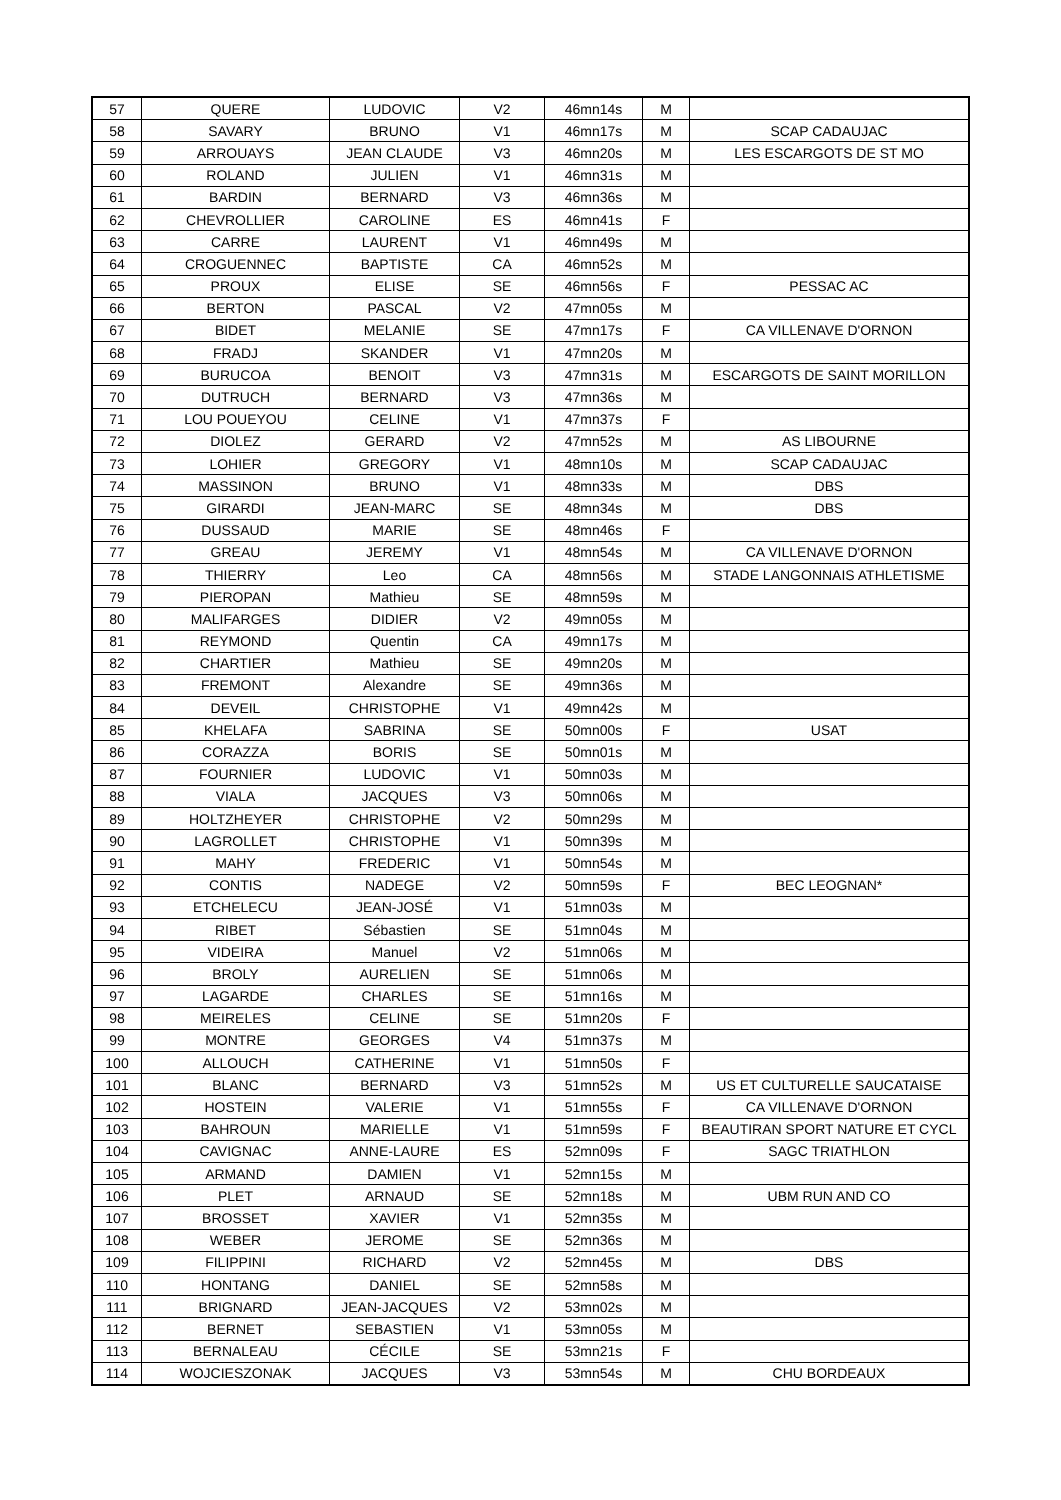| 57 | QUERE | LUDOVIC | V2 | 46mn14s | M | |
| 58 | SAVARY | BRUNO | V1 | 46mn17s | M | SCAP CADAUJAC |
| 59 | ARROUAYS | JEAN CLAUDE | V3 | 46mn20s | M | LES ESCARGOTS DE ST MO |
| 60 | ROLAND | JULIEN | V1 | 46mn31s | M | |
| 61 | BARDIN | BERNARD | V3 | 46mn36s | M | |
| 62 | CHEVROLLIER | CAROLINE | ES | 46mn41s | F | |
| 63 | CARRE | LAURENT | V1 | 46mn49s | M | |
| 64 | CROGUENNEC | BAPTISTE | CA | 46mn52s | M | |
| 65 | PROUX | ELISE | SE | 46mn56s | F | PESSAC AC |
| 66 | BERTON | PASCAL | V2 | 47mn05s | M | |
| 67 | BIDET | MELANIE | SE | 47mn17s | F | CA VILLENAVE D'ORNON |
| 68 | FRADJ | SKANDER | V1 | 47mn20s | M | |
| 69 | BURUCOA | BENOIT | V3 | 47mn31s | M | ESCARGOTS DE SAINT MORILLON |
| 70 | DUTRUCH | BERNARD | V3 | 47mn36s | M | |
| 71 | LOU POUEYOU | CELINE | V1 | 47mn37s | F | |
| 72 | DIOLEZ | GERARD | V2 | 47mn52s | M | AS LIBOURNE |
| 73 | LOHIER | GREGORY | V1 | 48mn10s | M | SCAP CADAUJAC |
| 74 | MASSINON | BRUNO | V1 | 48mn33s | M | DBS |
| 75 | GIRARDI | JEAN-MARC | SE | 48mn34s | M | DBS |
| 76 | DUSSAUD | MARIE | SE | 48mn46s | F | |
| 77 | GREAU | JEREMY | V1 | 48mn54s | M | CA VILLENAVE D'ORNON |
| 78 | THIERRY | Leo | CA | 48mn56s | M | STADE LANGONNAIS ATHLETISME |
| 79 | PIEROPAN | Mathieu | SE | 48mn59s | M | |
| 80 | MALIFARGES | DIDIER | V2 | 49mn05s | M | |
| 81 | REYMOND | Quentin | CA | 49mn17s | M | |
| 82 | CHARTIER | Mathieu | SE | 49mn20s | M | |
| 83 | FREMONT | Alexandre | SE | 49mn36s | M | |
| 84 | DEVEIL | CHRISTOPHE | V1 | 49mn42s | M | |
| 85 | KHELAFA | SABRINA | SE | 50mn00s | F | USAT |
| 86 | CORAZZA | BORIS | SE | 50mn01s | M | |
| 87 | FOURNIER | LUDOVIC | V1 | 50mn03s | M | |
| 88 | VIALA | JACQUES | V3 | 50mn06s | M | |
| 89 | HOLTZHEYER | CHRISTOPHE | V2 | 50mn29s | M | |
| 90 | LAGROLLET | CHRISTOPHE | V1 | 50mn39s | M | |
| 91 | MAHY | FREDERIC | V1 | 50mn54s | M | |
| 92 | CONTIS | NADEGE | V2 | 50mn59s | F | BEC LEOGNAN* |
| 93 | ETCHELECU | JEAN-JOSÉ | V1 | 51mn03s | M | |
| 94 | RIBET | Sébastien | SE | 51mn04s | M | |
| 95 | VIDEIRA | Manuel | V2 | 51mn06s | M | |
| 96 | BROLY | AURELIEN | SE | 51mn06s | M | |
| 97 | LAGARDE | CHARLES | SE | 51mn16s | M | |
| 98 | MEIRELES | CELINE | SE | 51mn20s | F | |
| 99 | MONTRE | GEORGES | V4 | 51mn37s | M | |
| 100 | ALLOUCH | CATHERINE | V1 | 51mn50s | F | |
| 101 | BLANC | BERNARD | V3 | 51mn52s | M | US ET CULTURELLE SAUCATAISE |
| 102 | HOSTEIN | VALERIE | V1 | 51mn55s | F | CA VILLENAVE D'ORNON |
| 103 | BAHROUN | MARIELLE | V1 | 51mn59s | F | BEAUTIRAN SPORT NATURE ET CYCL |
| 104 | CAVIGNAC | ANNE-LAURE | ES | 52mn09s | F | SAGC TRIATHLON |
| 105 | ARMAND | DAMIEN | V1 | 52mn15s | M | |
| 106 | PLET | ARNAUD | SE | 52mn18s | M | UBM RUN AND CO |
| 107 | BROSSET | XAVIER | V1 | 52mn35s | M | |
| 108 | WEBER | JEROME | SE | 52mn36s | M | |
| 109 | FILIPPINI | RICHARD | V2 | 52mn45s | M | DBS |
| 110 | HONTANG | DANIEL | SE | 52mn58s | M | |
| 111 | BRIGNARD | JEAN-JACQUES | V2 | 53mn02s | M | |
| 112 | BERNET | SEBASTIEN | V1 | 53mn05s | M | |
| 113 | BERNALEAU | CÉCILE | SE | 53mn21s | F | |
| 114 | WOJCIESZONAK | JACQUES | V3 | 53mn54s | M | CHU BORDEAUX |